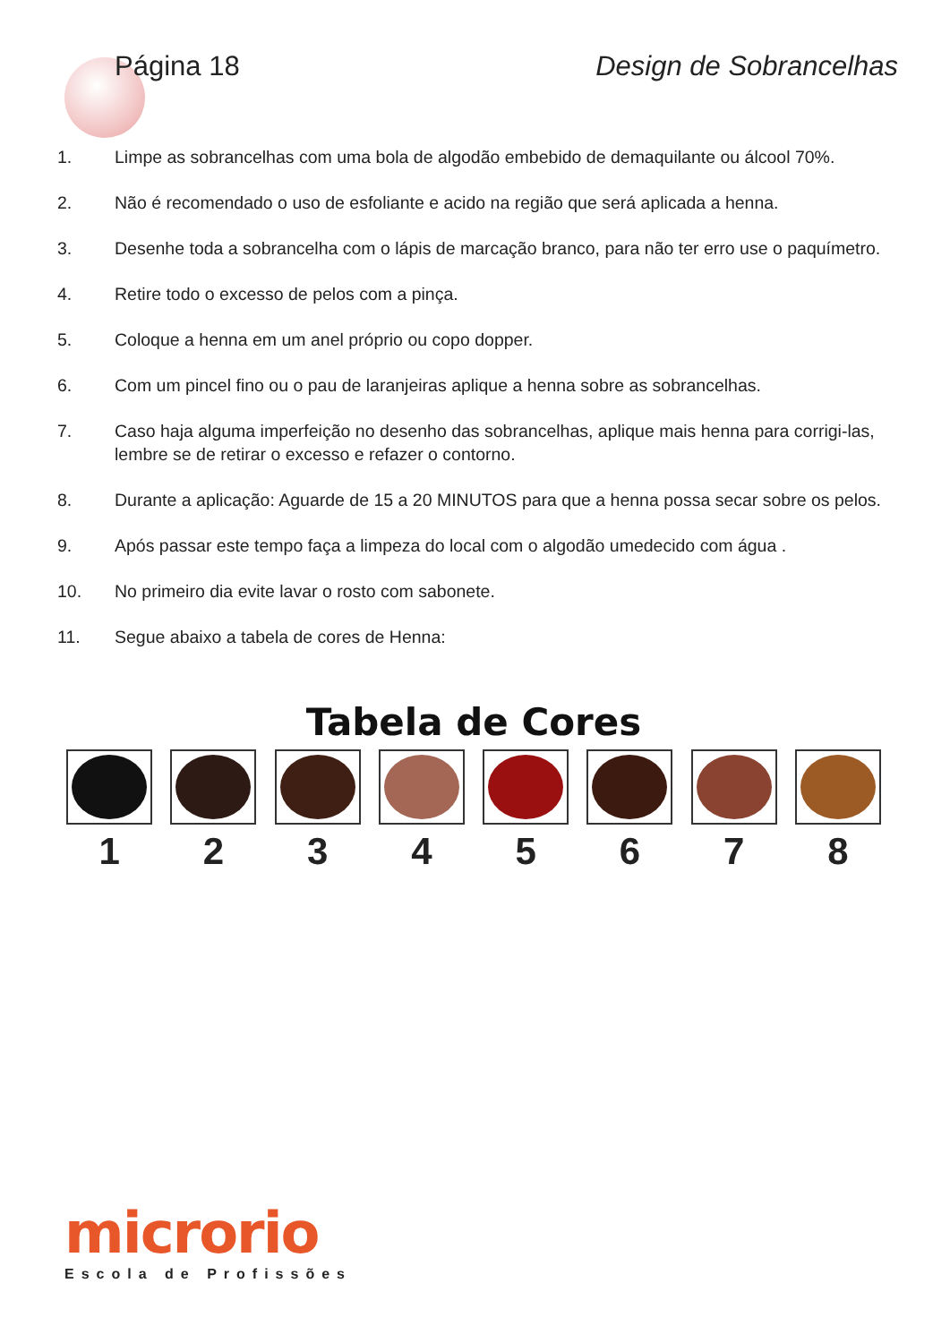Página 18 Design de Sobrancelhas
1. Limpe as sobrancelhas com uma bola de algodão embebido de demaquilante ou álcool 70%.
2. Não é recomendado o uso de esfoliante e acido na região que será aplicada a henna.
3. Desenhe toda a sobrancelha com o lápis de marcação branco, para não ter erro use o paquímetro.
4. Retire todo o excesso de pelos com a pinça.
5. Coloque a henna em um anel próprio ou copo dopper.
6. Com um pincel fino ou o pau de laranjeiras aplique a henna sobre as sobrancelhas.
7. Caso haja alguma imperfeição no desenho das sobrancelhas, aplique mais henna para corrigi-las, lembre se de retirar o excesso e refazer o contorno.
8. Durante a aplicação: Aguarde de 15 a 20 MINUTOS para que a henna possa secar sobre os pelos.
9. Após passar este tempo faça a limpeza do local com o algodão umedecido com água .
10. No primeiro dia evite lavar o rosto com sabonete.
11. Segue abaixo a tabela de cores de Henna:
Tabela de Cores
1 2 3 4 5 6 7 8
microrio
Escola de Profissões